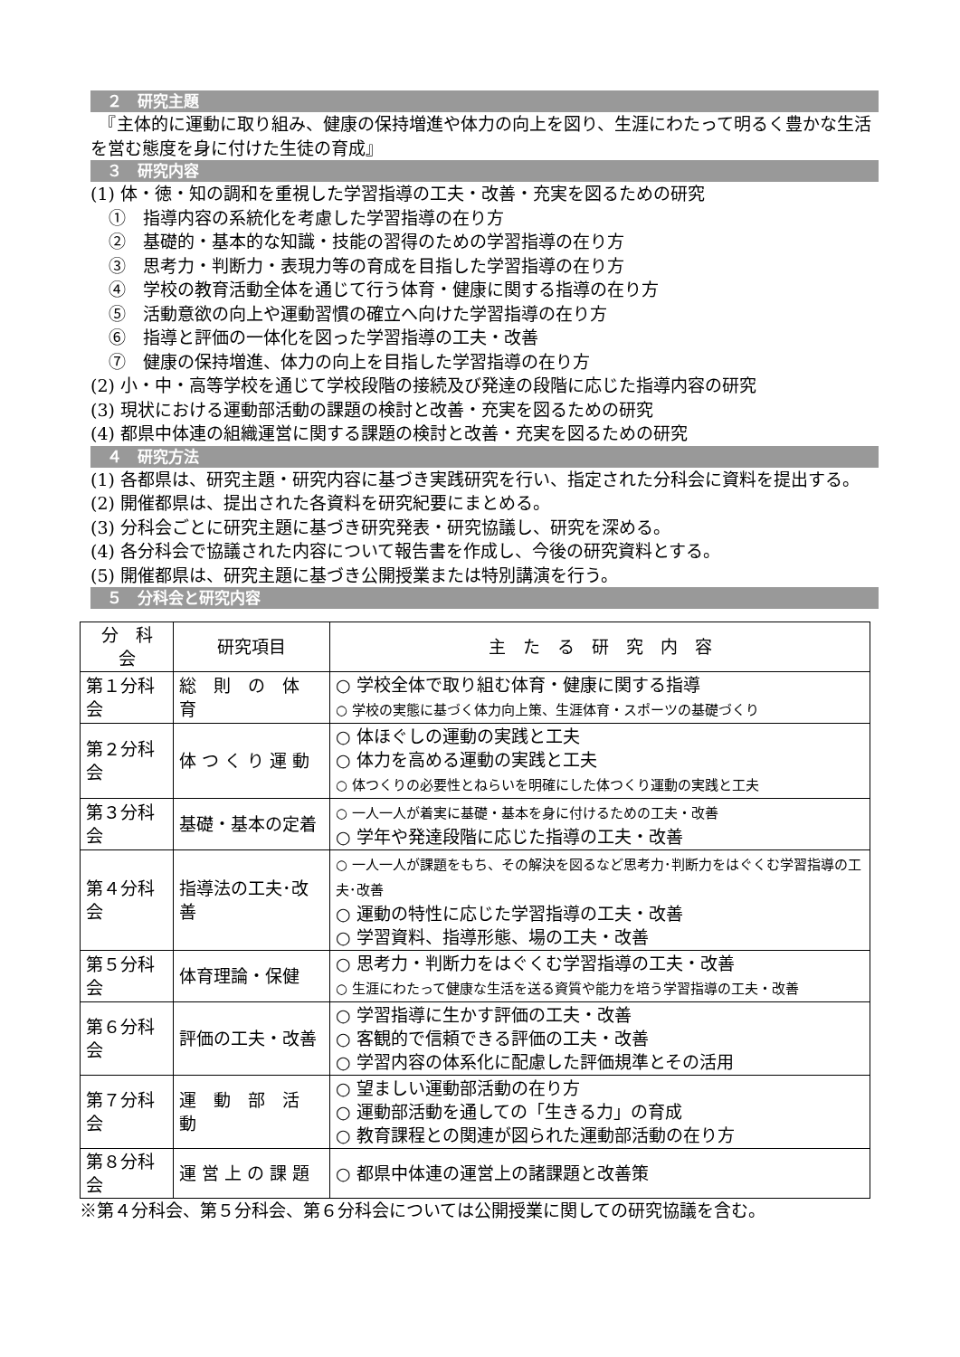２　研究主題
　『主体的に運動に取り組み、健康の保持増進や体力の向上を図り、生涯にわたって明るく豊かな生活を営む態度を身に付けた生徒の育成』
３　研究内容
(1) 体・徳・知の調和を重視した学習指導の工夫・改善・充実を図るための研究
①　指導内容の系統化を考慮した学習指導の在り方
②　基礎的・基本的な知識・技能の習得のための学習指導の在り方
③　思考力・判断力・表現力等の育成を目指した学習指導の在り方
④　学校の教育活動全体を通じて行う体育・健康に関する指導の在り方
⑤　活動意欲の向上や運動習慣の確立へ向けた学習指導の在り方
⑥　指導と評価の一体化を図った学習指導の工夫・改善
⑦　健康の保持増進、体力の向上を目指した学習指導の在り方
(2) 小・中・高等学校を通じて学校段階の接続及び発達の段階に応じた指導内容の研究
(3) 現状における運動部活動の課題の検討と改善・充実を図るための研究
(4) 都県中体連の組織運営に関する課題の検討と改善・充実を図るための研究
４　研究方法
(1) 各都県は、研究主題・研究内容に基づき実践研究を行い、指定された分科会に資料を提出する。
(2) 開催都県は、提出された各資料を研究紀要にまとめる。
(3) 分科会ごとに研究主題に基づき研究発表・研究協議し、研究を深める。
(4) 各分科会で協議された内容について報告書を作成し、今後の研究資料とする。
(5) 開催都県は、研究主題に基づき公開授業または特別講演を行う。
５　分科会と研究内容
| 分 科 会 | 研究項目 | 主 た る 研 究 内 容 |
| --- | --- | --- |
| 第１分科会 | 総 則 の 体 育 | ○ 学校全体で取り組む体育・健康に関する指導 ○ 学校の実態に基づく体力向上策、生涯体育・スポーツの基礎づくり |
| 第２分科会 | 体 つ く り 運 動 | ○ 体ほぐしの運動の実践と工夫 ○ 体力を高める運動の実践と工夫 ○ 体つくりの必要性とねらいを明確にした体つくり運動の実践と工夫 |
| 第３分科会 | 基礎・基本の定着 | ○ 一人一人が着実に基礎・基本を身に付けるための工夫・改善 ○ 学年や発達段階に応じた指導の工夫・改善 |
| 第４分科会 | 指導法の工夫･改善 | ○ 一人一人が課題をもち、その解決を図るなど思考力･判断力をはぐくむ学習指導の工夫･改善 ○ 運動の特性に応じた学習指導の工夫・改善 ○ 学習資料、指導形態、場の工夫・改善 |
| 第５分科会 | 体育理論・保健 | ○ 思考力・判断力をはぐくむ学習指導の工夫・改善 ○ 生涯にわたって健康な生活を送る資質や能力を培う学習指導の工夫・改善 |
| 第６分科会 | 評価の工夫・改善 | ○ 学習指導に生かす評価の工夫・改善 ○ 客観的で信頼できる評価の工夫・改善 ○ 学習内容の体系化に配慮した評価規準とその活用 |
| 第７分科会 | 運 動 部 活 動 | ○ 望ましい運動部活動の在り方 ○ 運動部活動を通しての「生きる力」の育成 ○ 教育課程との関連が図られた運動部活動の在り方 |
| 第８分科会 | 運 営 上 の 課 題 | ○ 都県中体連の運営上の諸課題と改善策 |
※第４分科会、第５分科会、第６分科会については公開授業に関しての研究協議を含む。